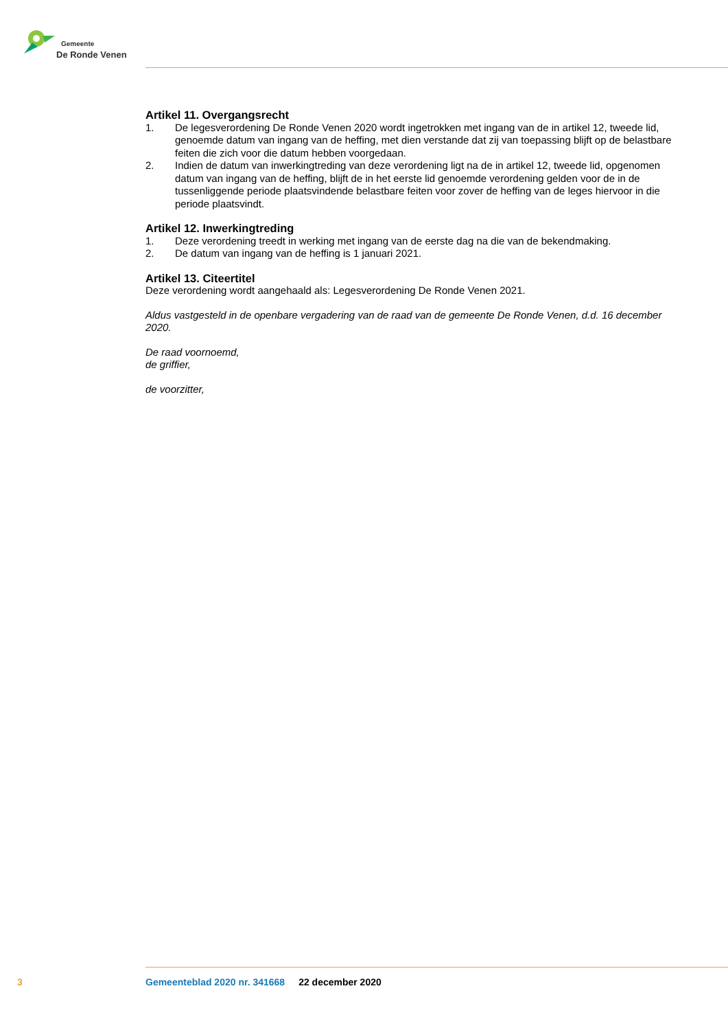Gemeente
De Ronde Venen
Artikel 11. Overgangsrecht
1. De legesverordening De Ronde Venen 2020 wordt ingetrokken met ingang van de in artikel 12, tweede lid, genoemde datum van ingang van de heffing, met dien verstande dat zij van toepassing blijft op de belastbare feiten die zich voor die datum hebben voorgedaan.
2. Indien de datum van inwerkingtreding van deze verordening ligt na de in artikel 12, tweede lid, opgenomen datum van ingang van de heffing, blijft de in het eerste lid genoemde verordening gelden voor de in de tussenliggende periode plaatsvindende belastbare feiten voor zover de heffing van de leges hiervoor in die periode plaatsvindt.
Artikel 12. Inwerkingtreding
1. Deze verordening treedt in werking met ingang van de eerste dag na die van de bekendmaking.
2. De datum van ingang van de heffing is 1 januari 2021.
Artikel 13. Citeertitel
Deze verordening wordt aangehaald als: Legesverordening De Ronde Venen 2021.
Aldus vastgesteld in de openbare vergadering van de raad van de gemeente De Ronde Venen, d.d. 16 december 2020.
De raad voornoemd,
de griffier,
de voorzitter,
3 Gemeenteblad 2020 nr. 341668 22 december 2020